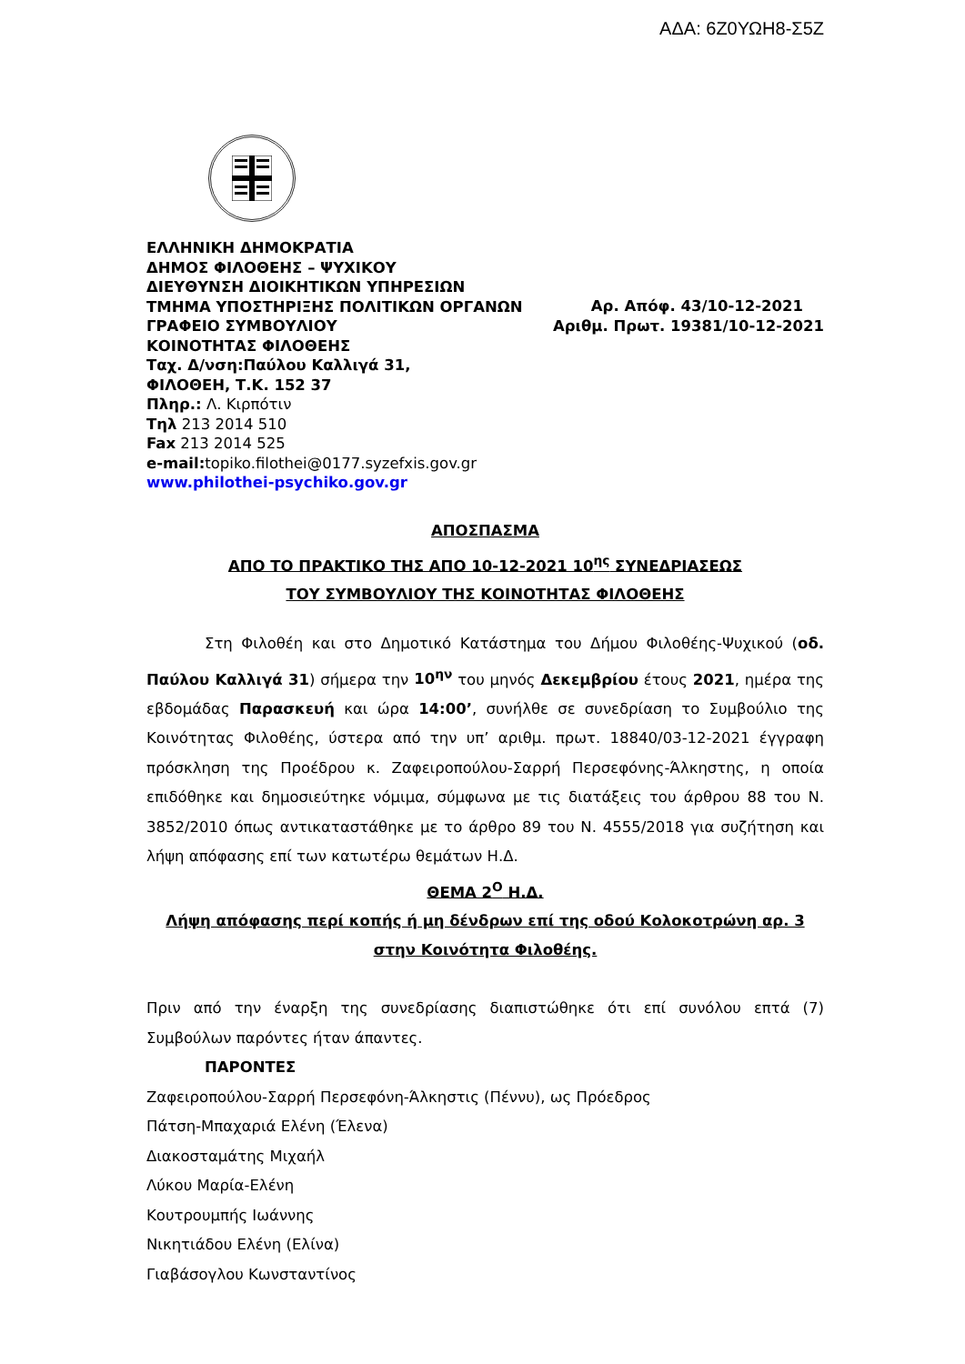ΑΔΑ: 6Ζ0ΥΩΗ8-Σ5Ζ
ΕΛΛΗΝΙΚΗ ΔΗΜΟΚΡΑΤΙΑ
ΔΗΜΟΣ ΦΙΛΟΘΕΗΣ – ΨΥΧΙΚΟΥ
ΔΙΕΥΘΥΝΣΗ ΔΙΟΙΚΗΤΙΚΩΝ ΥΠΗΡΕΣΙΩΝ
ΤΜΗΜΑ ΥΠΟΣΤΗΡΙΞΗΣ ΠΟΛΙΤΙΚΩΝ ΟΡΓΑΝΩΝ
ΓΡΑΦΕΙΟ ΣΥΜΒΟΥΛΙΟΥ
ΚΟΙΝΟΤΗΤΑΣ ΦΙΛΟΘΕΗΣ
Ταχ. Δ/νση:Παύλου Καλλιγά 31,
ΦΙΛΟΘΕΗ, Τ.Κ. 152 37
Πληρ.: Λ. Κιρπότιν
Τηλ 213 2014 510
Fax 213 2014 525
e-mail: topiko.filothei@0177.syzefxis.gov.gr
www.philothei-psychiko.gov.gr
Αρ. Απόφ. 43/10-12-2021
Αριθμ. Πρωτ. 19381/10-12-2021
ΑΠΟΣΠΑΣΜΑ
ΑΠΟ ΤΟ ΠΡΑΚΤΙΚΟ ΤΗΣ ΑΠΟ 10-12-2021 10<sup>ης</sup> ΣΥΝΕΔΡΙΑΣΕΩΣ
ΤΟΥ ΣΥΜΒΟΥΛΙΟΥ ΤΗΣ ΚΟΙΝΟΤΗΤΑΣ ΦΙΛΟΘΕΗΣ
Στη Φιλοθέη και στο Δημοτικό Κατάστημα του Δήμου Φιλοθέης-Ψυχικού (οδ. Παύλου Καλλιγά 31) σήμερα την 10<sup>ην</sup> του μηνός Δεκεμβρίου έτους 2021, ημέρα της εβδομάδας Παρασκευή και ώρα 14:00’, συνήλθε σε συνεδρίαση το Συμβούλιο της Κοινότητας Φιλοθέης, ύστερα από την υπ’ αριθμ. πρωτ. 18840/03-12-2021 έγγραφη πρόσκληση της Προέδρου κ. Ζαφειροπούλου-Σαρρή Περσεφόνης-Άλκηστης, η οποία επιδόθηκε και δημοσιεύτηκε νόμιμα, σύμφωνα με τις διατάξεις του άρθρου 88 του Ν. 3852/2010 όπως αντικαταστάθηκε με το άρθρο 89 του Ν. 4555/2018 για συζήτηση και λήψη απόφασης επί των κατωτέρω θεμάτων Η.Δ.
ΘΕΜΑ 2<sup>Ο</sup> Η.Δ.
Λήψη απόφασης περί κοπής ή μη δένδρων επί της οδού Κολοκοτρώνη αρ. 3 στην Κοινότητα Φιλοθέης.
Πριν από την έναρξη της συνεδρίασης διαπιστώθηκε ότι επί συνόλου επτά (7) Συμβούλων παρόντες ήταν άπαντες.
ΠΑΡΟΝΤΕΣ
Ζαφειροπούλου-Σαρρή Περσεφόνη-Άλκηστις (Πέννυ), ως Πρόεδρος
Πάτση-Μπαχαριά Ελένη (Έλενα)
Διακοσταμάτης Μιχαήλ
Λύκου Μαρία-Ελένη
Κουτρουμπής Ιωάννης
Νικητιάδου Ελένη (Ελίνα)
Γιαβάσογλου Κωνσταντίνος